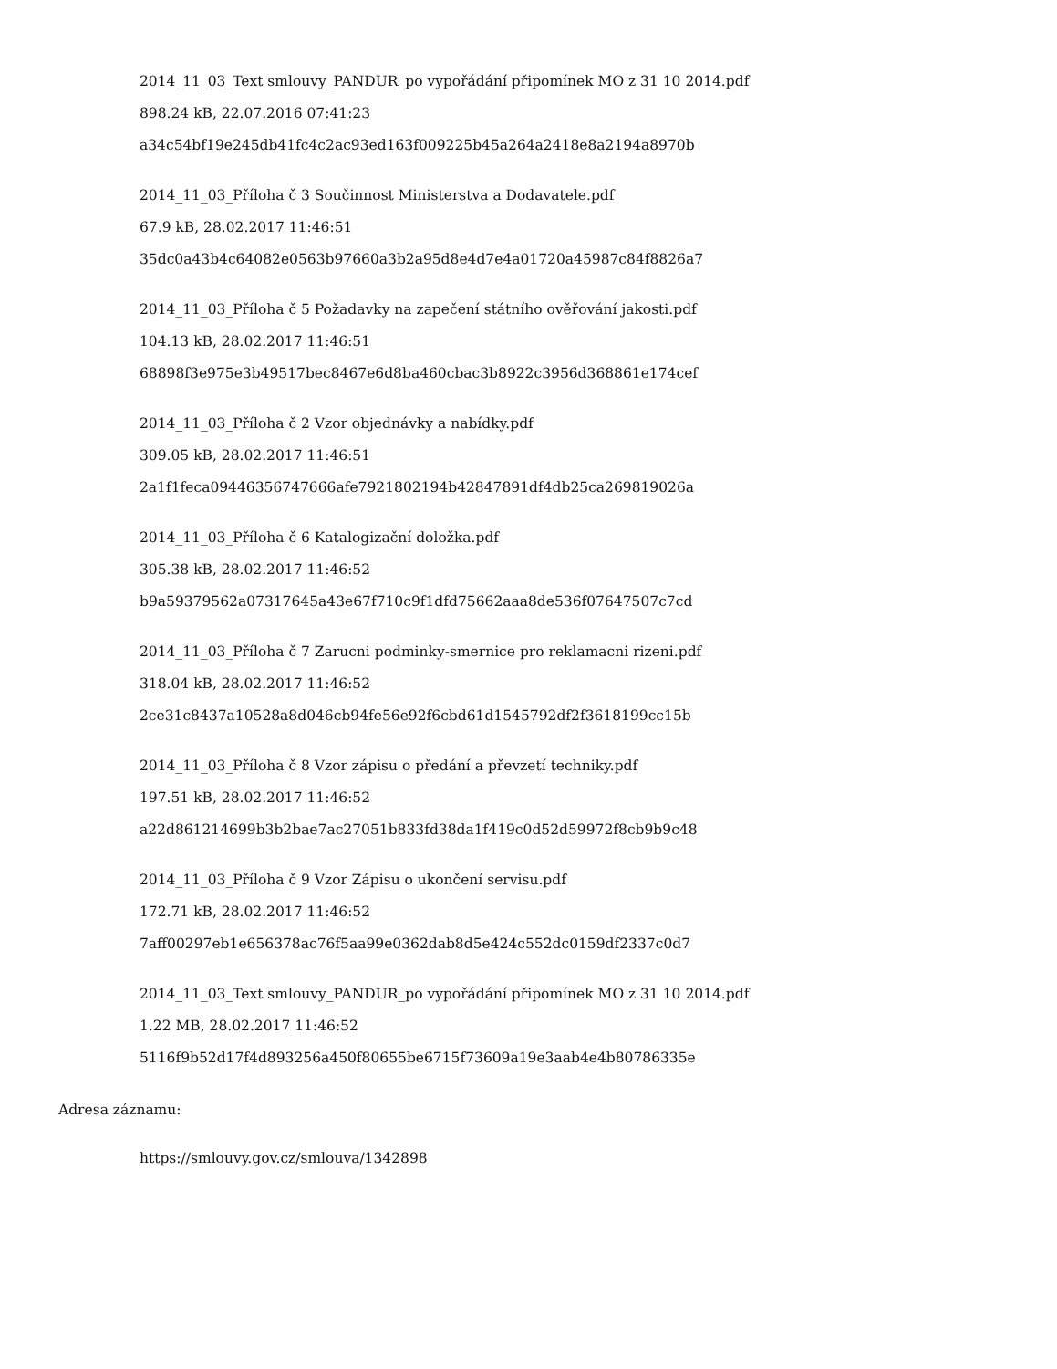2014_11_03_Text smlouvy_PANDUR_po vypořádání připomínek MO z 31 10 2014.pdf
898.24 kB, 22.07.2016 07:41:23
a34c54bf19e245db41fc4c2ac93ed163f009225b45a264a2418e8a2194a8970b
2014_11_03_Příloha č 3 Součinnost Ministerstva a Dodavatele.pdf
67.9 kB, 28.02.2017 11:46:51
35dc0a43b4c64082e0563b97660a3b2a95d8e4d7e4a01720a45987c84f8826a7
2014_11_03_Příloha č 5 Požadavky na zapečení státního ověřování jakosti.pdf
104.13 kB, 28.02.2017 11:46:51
68898f3e975e3b49517bec8467e6d8ba460cbac3b8922c3956d368861e174cef
2014_11_03_Příloha č 2 Vzor objednávky a nabídky.pdf
309.05 kB, 28.02.2017 11:46:51
2a1f1feca09446356747666afe7921802194b42847891df4db25ca269819026a
2014_11_03_Příloha č 6 Katalogizační doložka.pdf
305.38 kB, 28.02.2017 11:46:52
b9a59379562a07317645a43e67f710c9f1dfd75662aaa8de536f07647507c7cd
2014_11_03_Příloha č 7 Zarucni podminky-smernice pro reklamacni rizeni.pdf
318.04 kB, 28.02.2017 11:46:52
2ce31c8437a10528a8d046cb94fe56e92f6cbd61d1545792df2f3618199cc15b
2014_11_03_Příloha č 8 Vzor zápisu o předání a převzetí techniky.pdf
197.51 kB, 28.02.2017 11:46:52
a22d861214699b3b2bae7ac27051b833fd38da1f419c0d52d59972f8cb9b9c48
2014_11_03_Příloha č 9 Vzor Zápisu o ukončení servisu.pdf
172.71 kB, 28.02.2017 11:46:52
7aff00297eb1e656378ac76f5aa99e0362dab8d5e424c552dc0159df2337c0d7
2014_11_03_Text smlouvy_PANDUR_po vypořádání připomínek MO z 31 10 2014.pdf
1.22 MB, 28.02.2017 11:46:52
5116f9b52d17f4d893256a450f80655be6715f73609a19e3aab4e4b80786335e
Adresa záznamu:
https://smlouvy.gov.cz/smlouva/1342898